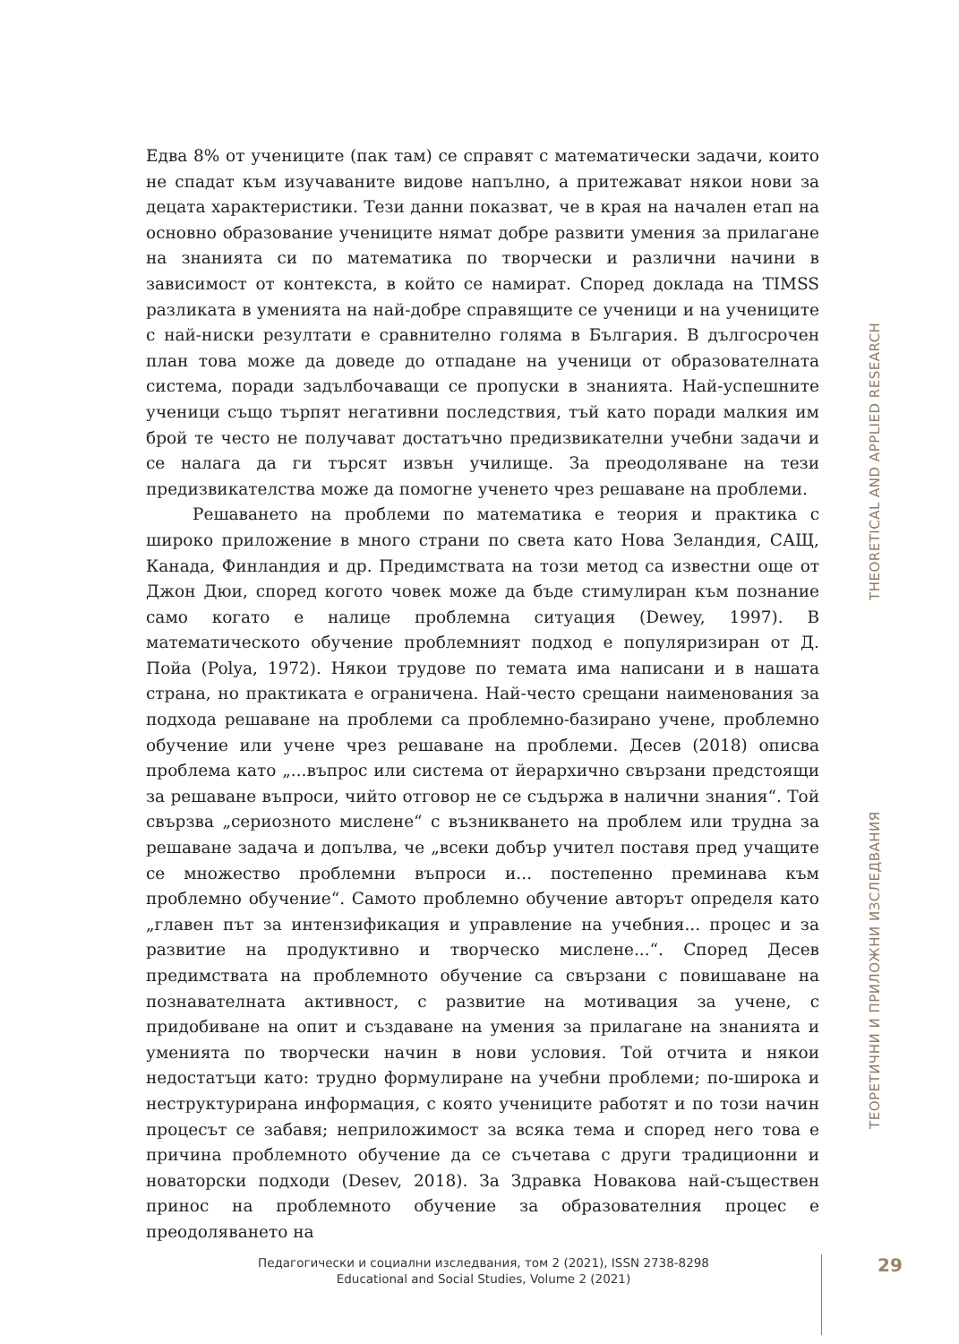Едва 8% от учениците (пак там) се справят с математически задачи, които не спадат към изучаваните видове напълно, а притежават някои нови за децата характеристики. Тези данни показват, че в края на начален етап на основно образование учениците нямат добре развити умения за прилагане на знанията си по математика по творчески и различни начини в зависимост от контекста, в който се намират. Според доклада на TIMSS разликата в уменията на най-добре справящите се ученици и на учениците с най-ниски резултати е сравнително голяма в България. В дългосрочен план това може да доведе до отпадане на ученици от образователната система, поради задълбочаващи се пропуски в знанията. Най-успешните ученици също търпят негативни последствия, тъй като поради малкия им брой те често не получават достатъчно предизвикателни учебни задачи и се налага да ги търсят извън училище. За преодоляване на тези предизвикателства може да помогне ученето чрез решаване на проблеми.
Решаването на проблеми по математика е теория и практика с широко приложение в много страни по света като Нова Зеландия, САЩ, Канада, Финландия и др. Предимствата на този метод са известни още от Джон Дюи, според когото човек може да бъде стимулиран към познание само когато е налице проблемна ситуация (Dewey, 1997). В математическото обучение проблемният подход е популяризиран от Д. Пойа (Polya, 1972). Някои трудове по темата има написани и в нашата страна, но практиката е ограничена. Най-често срещани наименования за подхода решаване на проблеми са проблемно-базирано учене, проблемно обучение или учене чрез решаване на проблеми. Десев (2018) описва проблема като „...въпрос или система от йерархично свързани предстоящи за решаване въпроси, чийто отговор не се съдържа в налични знания“. Той свързва „сериозното мислене“ с възникването на проблем или трудна за решаване задача и допълва, че „всеки добър учител поставя пред учащите се множество проблемни въпроси и... постепенно преминава към проблемно обучение“. Самото проблемно обучение авторът определя като „главен път за интензификация и управление на учебния... процес и за развитие на продуктивно и творческо мислене...“. Според Десев предимствата на проблемното обучение са свързани с повишаване на познавателната активност, с развитие на мотивация за учене, с придобиване на опит и създаване на умения за прилагане на знанията и уменията по творчески начин в нови условия. Той отчита и някои недостатъци като: трудно формулиране на учебни проблеми; по-широка и неструктурирана информация, с която учениците работят и по този начин процесът се забавя; неприложимост за всяка тема и според него това е причина проблемното обучение да се съчетава с други традиционни и новаторски подходи (Desev, 2018). За Здравка Новакова най-съществен принос на проблемното обучение за образователния процес е преодоляването на
ТЕОРЕТИЧНИ И ПРИЛОЖНИ ИЗСЛЕДВАНИЯ THEORETICAL AND APPLIED RESEARCH
Педагогически и социални изследвания, том 2 (2021), ISSN 2738-8298
Educational and Social Studies, Volume 2 (2021)
29